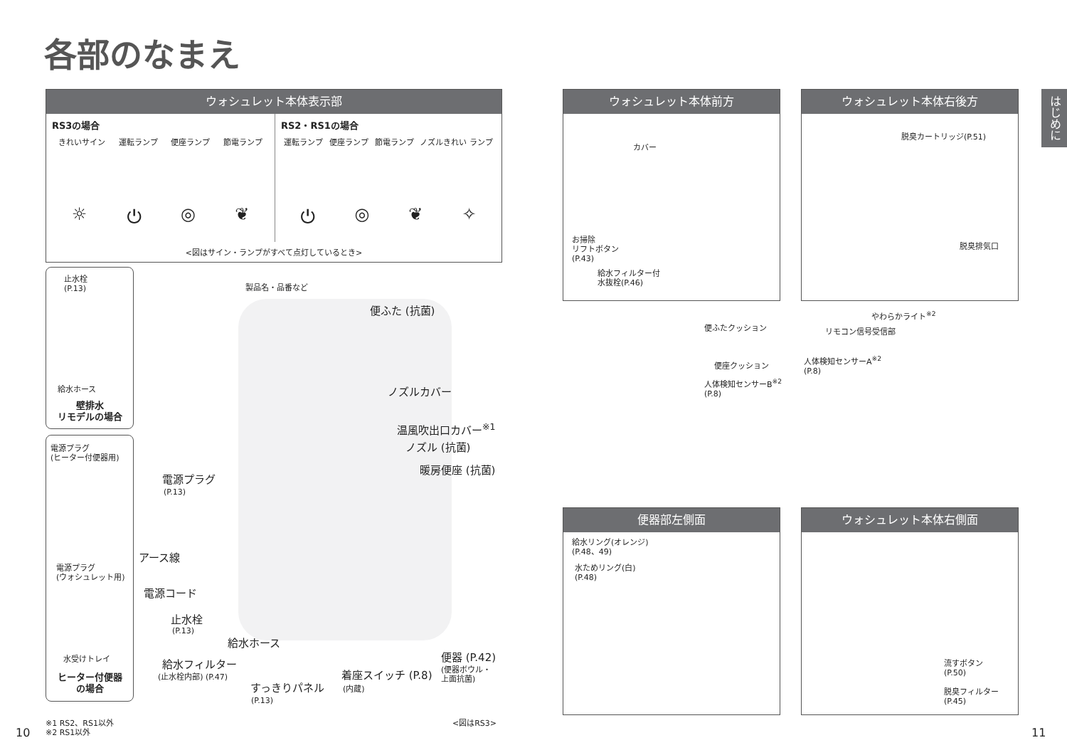各部のなまえ
はじめに
ウォシュレット本体表示部
RS3の場合
きれいサイン 運転ランプ 便座ランプ 節電ランプ
☼ ⏻ ◎ ❦
RS2・RS1の場合
運転ランプ 便座ランプ 節電ランプ ノズルきれい ランプ
⏻ ◎ ❦ ✧
<図はサイン・ランプがすべて点灯しているとき>
止水栓
(P.13)
給水ホース
壁排水
リモデルの場合
電源プラグ
(ヒーター付便器用)
電源プラグ
(ウォシュレット用)
水受けトレイ
ヒーター付便器
の場合
製品名・品番など
便ふた (抗菌)
ノズルカバー
温風吹出口カバー<sup>※1</sup>
ノズル (抗菌)
暖房便座 (抗菌)
電源プラグ
(P.13)
アース線
電源コード
止水栓
(P.13)
給水ホース
給水フィルター
(止水栓内部) (P.47) 着座スイッチ (P.8)
(内蔵)
すっきりパネル
(P.13)
便器 (P.42)
(便器ボウル・
上面抗菌)
<図はRS3>
※1 RS2、RS1以外
※2 RS1以外
10
ウォシュレット本体前方
カバー
お掃除
リフトボタン
(P.43)
給水フィルター付
水抜栓(P.46)
ウォシュレット本体右後方
脱臭カートリッジ(P.51)
脱臭排気口
便ふたクッション
便座クッション
人体検知センサーB<sup>※2</sup>
(P.8)
やわらかライト<sup>※2</sup>
リモコン信号受信部
人体検知センサーA<sup>※2</sup>
(P.8)
便器部左側面
給水リング(オレンジ)
(P.48、49)
水ためリング(白)
(P.48)
ウォシュレット本体右側面
流すボタン
(P.50)
脱臭フィルター
(P.45)
11